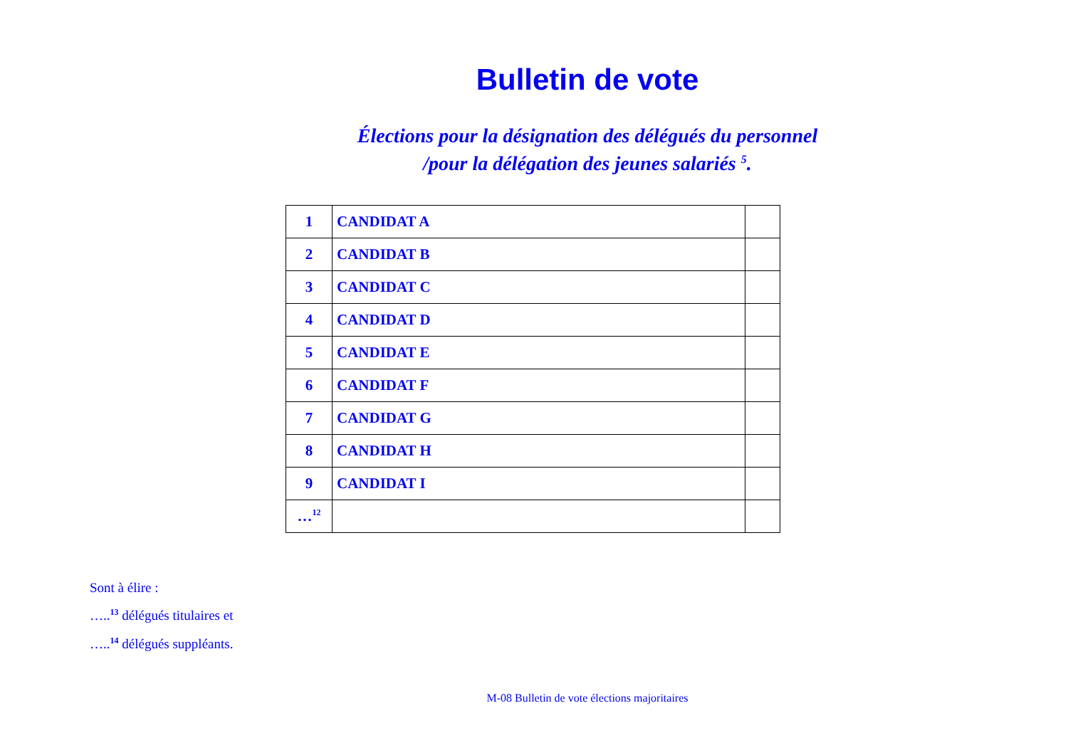Bulletin de vote
Élections pour la désignation des délégués du personnel
/pour la délégation des jeunes salariés <sup>5</sup>.
| 1 | CANDIDAT A | |
| 2 | CANDIDAT B | |
| 3 | CANDIDAT C | |
| 4 | CANDIDAT D | |
| 5 | CANDIDAT E | |
| 6 | CANDIDAT F | |
| 7 | CANDIDAT G | |
| 8 | CANDIDAT H | |
| 9 | CANDIDAT I | |
| …<sup>12</sup> | | |
Sont à élire :
…..<sup>13</sup> délégués titulaires et
…..<sup>14</sup> délégués suppléants.
M-08 Bulletin de vote élections majoritaires